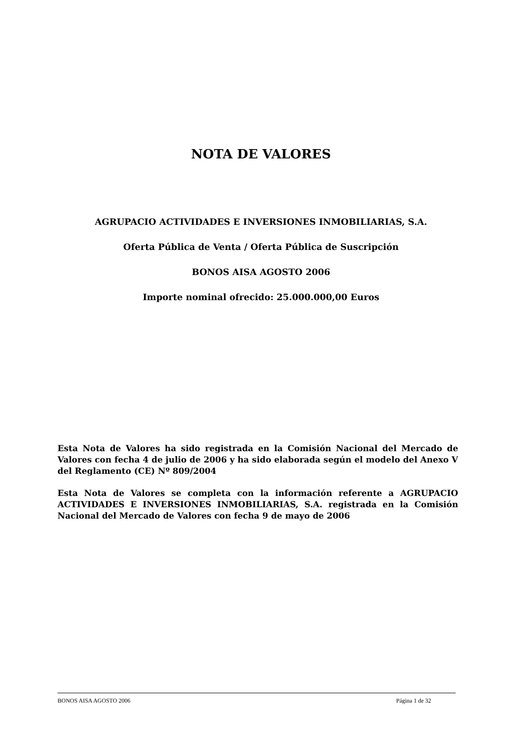NOTA DE VALORES
AGRUPACIO ACTIVIDADES E INVERSIONES INMOBILIARIAS, S.A.
Oferta Pública de Venta / Oferta Pública de Suscripción
BONOS AISA AGOSTO 2006
Importe nominal ofrecido: 25.000.000,00 Euros
Esta Nota de Valores ha sido registrada en la Comisión Nacional del Mercado de Valores con fecha 4 de julio de 2006 y ha sido elaborada según el modelo del Anexo V del Reglamento (CE) Nº 809/2004
Esta Nota de Valores se completa con la información referente a AGRUPACIO ACTIVIDADES E INVERSIONES INMOBILIARIAS, S.A. registrada en la Comisión Nacional del Mercado de Valores con fecha 9 de mayo de 2006
BONOS AISA AGOSTO 2006 Página 1 de 32